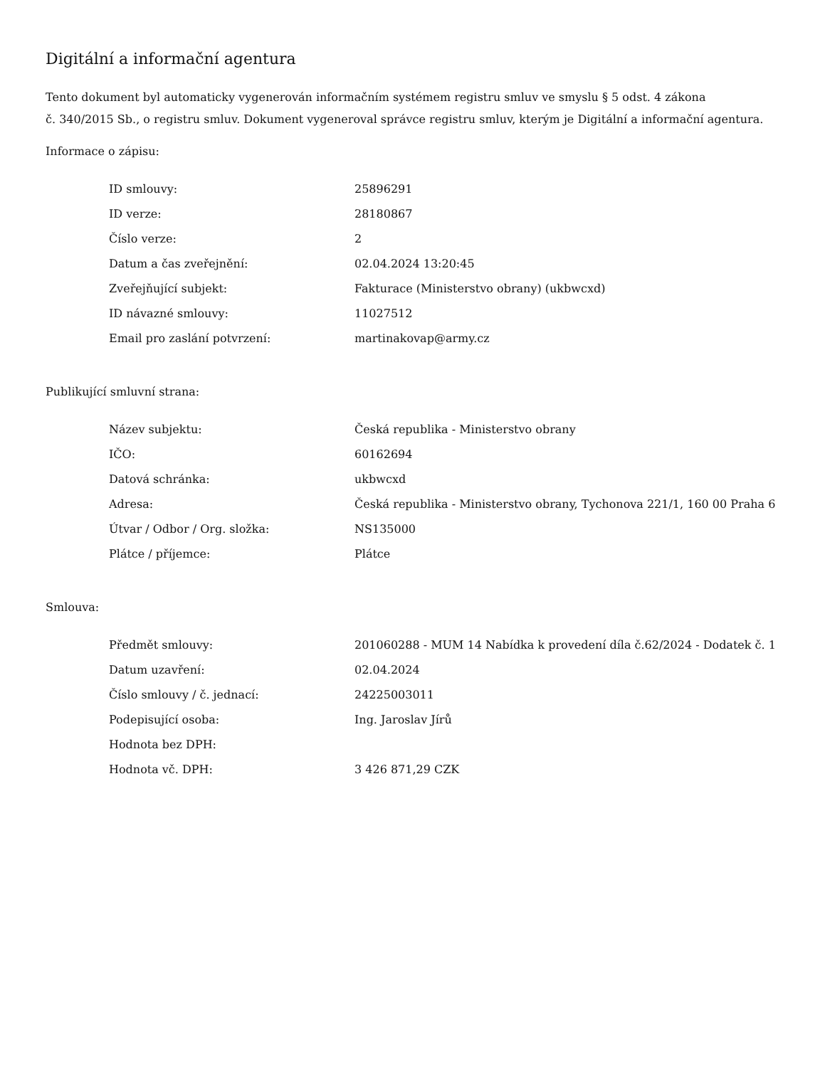Digitální a informační agentura
Tento dokument byl automaticky vygenerován informačním systémem registru smluv ve smyslu § 5 odst. 4 zákona
č. 340/2015 Sb., o registru smluv. Dokument vygeneroval správce registru smluv, kterým je Digitální a informační agentura.
Informace o zápisu:
| ID smlouvy: | 25896291 |
| ID verze: | 28180867 |
| Číslo verze: | 2 |
| Datum a čas zveřejnění: | 02.04.2024 13:20:45 |
| Zveřejňující subjekt: | Fakturace (Ministerstvo obrany) (ukbwcxd) |
| ID návazné smlouvy: | 11027512 |
| Email pro zaslání potvrzení: | martinakovap@army.cz |
Publikující smluvní strana:
| Název subjektu: | Česká republika - Ministerstvo obrany |
| IČO: | 60162694 |
| Datová schránka: | ukbwcxd |
| Adresa: | Česká republika - Ministerstvo obrany, Tychonova 221/1, 160 00 Praha 6 |
| Útvar / Odbor / Org. složka: | NS135000 |
| Plátce / příjemce: | Plátce |
Smlouva:
| Předmět smlouvy: | 201060288 - MUM 14 Nabídka k provedení díla č.62/2024 - Dodatek č. 1 |
| Datum uzavření: | 02.04.2024 |
| Číslo smlouvy / č. jednací: | 24225003011 |
| Podepisující osoba: | Ing. Jaroslav Jírů |
| Hodnota bez DPH: | |
| Hodnota vč. DPH: | 3 426 871,29 CZK |